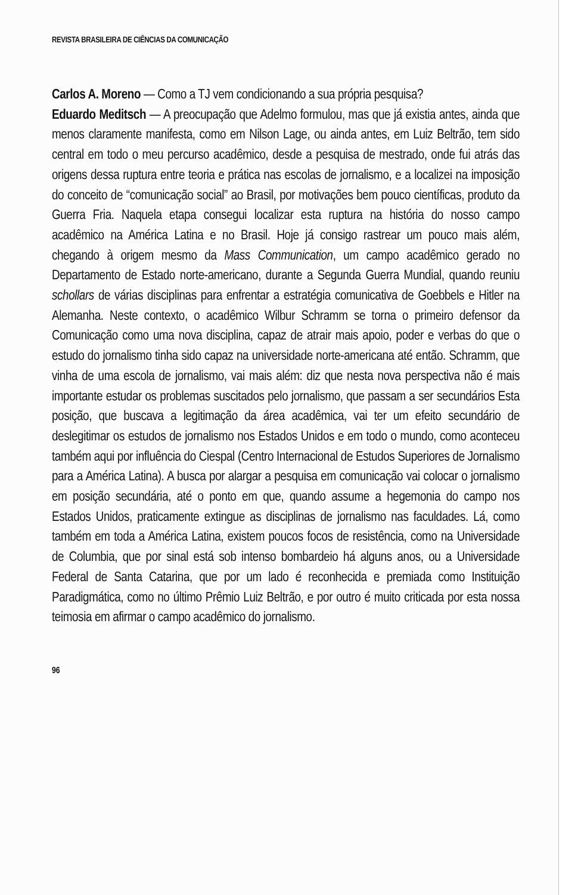REVISTA BRASILEIRA DE CIÊNCIAS DA COMUNICAÇÃO
Carlos A. Moreno — Como a TJ vem condicionando a sua própria pesquisa?
Eduardo Meditsch — A preocupação que Adelmo formulou, mas que já existia antes, ainda que menos claramente manifesta, como em Nilson Lage, ou ainda antes, em Luiz Beltrão, tem sido central em todo o meu percurso acadêmico, desde a pesquisa de mestrado, onde fui atrás das origens dessa ruptura entre teoria e prática nas escolas de jornalismo, e a localizei na imposição do conceito de “comunicação social” ao Brasil, por motivações bem pouco científicas, produto da Guerra Fria. Naquela etapa consegui localizar esta ruptura na história do nosso campo acadêmico na América Latina e no Brasil. Hoje já consigo rastrear um pouco mais além, chegando à origem mesmo da Mass Communication, um campo acadêmico gerado no Departamento de Estado norte-americano, durante a Segunda Guerra Mundial, quando reuniu schollars de várias disciplinas para enfrentar a estratégia comunicativa de Goebbels e Hitler na Alemanha. Neste contexto, o acadêmico Wilbur Schramm se torna o primeiro defensor da Comunicação como uma nova disciplina, capaz de atrair mais apoio, poder e verbas do que o estudo do jornalismo tinha sido capaz na universidade norte-americana até então. Schramm, que vinha de uma escola de jornalismo, vai mais além: diz que nesta nova perspectiva não é mais importante estudar os problemas suscitados pelo jornalismo, que passam a ser secundários Esta posição, que buscava a legitimação da área acadêmica, vai ter um efeito secundário de deslegitimar os estudos de jornalismo nos Estados Unidos e em todo o mundo, como aconteceu também aqui por influência do Ciespal (Centro Internacional de Estudos Superiores de Jornalismo para a América Latina). A busca por alargar a pesquisa em comunicação vai colocar o jornalismo em posição secundária, até o ponto em que, quando assume a hegemonia do campo nos Estados Unidos, praticamente extingue as disciplinas de jornalismo nas faculdades. Lá, como também em toda a América Latina, existem poucos focos de resistência, como na Universidade de Columbia, que por sinal está sob intenso bombardeio há alguns anos, ou a Universidade Federal de Santa Catarina, que por um lado é reconhecida e premiada como Instituição Paradigmática, como no último Prêmio Luiz Beltrão, e por outro é muito criticada por esta nossa teimosia em afirmar o campo acadêmico do jornalismo.
96